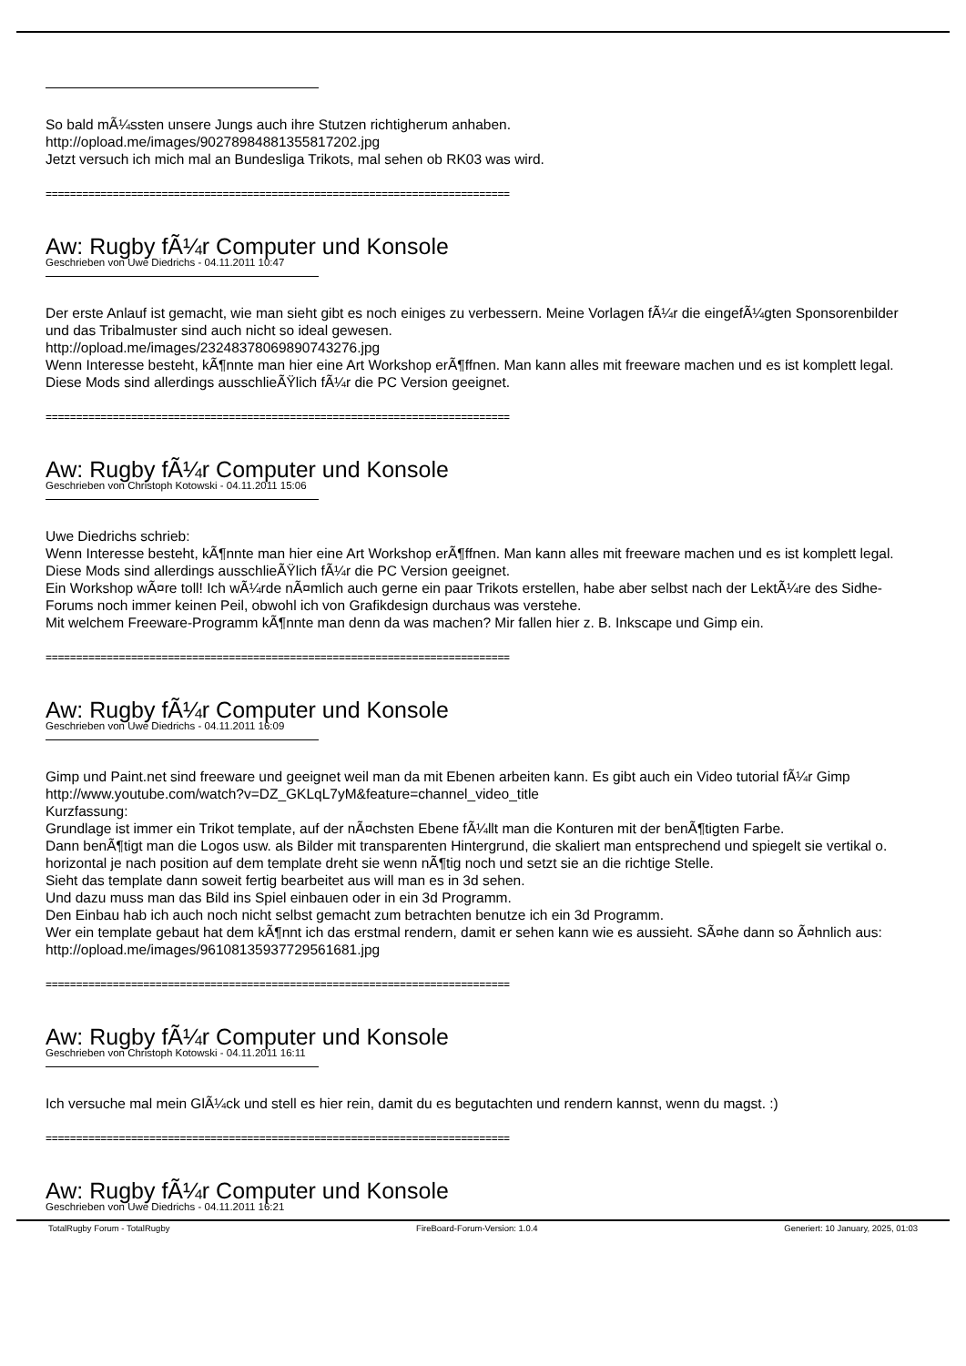So bald mÃ¼ssten unsere Jungs auch ihre Stutzen richtigherum anhaben.
http://opload.me/images/90278984881355817202.jpg
Jetzt versuch ich mich mal an Bundesliga Trikots, mal sehen ob RK03 was wird.
============================================================================
Aw: Rugby fÃ¼r Computer und Konsole
Geschrieben von Uwe Diedrichs - 04.11.2011 10:47
Der erste Anlauf ist gemacht, wie man sieht gibt es noch einiges zu verbessern. Meine Vorlagen fÃ¼r die eingefÃ¼gten Sponsorenbilder und das Tribalmuster sind auch nicht so ideal gewesen.
http://opload.me/images/23248378069890743276.jpg
Wenn Interesse besteht, kÃ¶nnte man hier eine Art Workshop erÃ¶ffnen. Man kann alles mit freeware machen und es ist komplett legal. Diese Mods sind allerdings ausschlieÃŸlich fÃ¼r die PC Version geeignet.
============================================================================
Aw: Rugby fÃ¼r Computer und Konsole
Geschrieben von Christoph Kotowski - 04.11.2011 15:06
Uwe Diedrichs schrieb:
Wenn Interesse besteht, kÃ¶nnte man hier eine Art Workshop erÃ¶ffnen. Man kann alles mit freeware machen und es ist komplett legal. Diese Mods sind allerdings ausschlieÃŸlich fÃ¼r die PC Version geeignet.
Ein Workshop wÃ¤re toll! Ich wÃ¼rde nÃ¤mlich auch gerne ein paar Trikots erstellen, habe aber selbst nach der LektÃ¼re des Sidhe-Forums noch immer keinen Peil, obwohl ich von Grafikdesign durchaus was verstehe.
Mit welchem Freeware-Programm kÃ¶nnte man denn da was machen? Mir fallen hier z. B. Inkscape und Gimp ein.
============================================================================
Aw: Rugby fÃ¼r Computer und Konsole
Geschrieben von Uwe Diedrichs - 04.11.2011 16:09
Gimp und Paint.net sind freeware und geeignet weil man da mit Ebenen arbeiten kann. Es gibt auch ein Video tutorial fÃ¼r Gimp
http://www.youtube.com/watch?v=DZ_GKLqL7yM&feature=channel_video_title
Kurzfassung:
Grundlage ist immer ein Trikot template, auf der nÃ¤chsten Ebene fÃ¼llt man die Konturen mit der benÃ¶tigten Farbe.
Dann benÃ¶tigt man die Logos usw. als Bilder mit transparenten Hintergrund, die skaliert man entsprechend und spiegelt sie vertikal o. horizontal je nach position auf dem template dreht sie wenn nÃ¶tig noch und setzt sie an die richtige Stelle.
Sieht das template dann soweit fertig bearbeitet aus will man es in 3d sehen.
Und dazu muss man das Bild ins Spiel einbauen oder in ein 3d Programm.
Den Einbau hab ich auch noch nicht selbst gemacht zum betrachten benutze ich ein 3d Programm.
Wer ein template gebaut hat dem kÃ¶nnt ich das erstmal rendern, damit er sehen kann wie es aussieht. SÃ¤he dann so Ã¤hnlich aus:
http://opload.me/images/96108135937729561681.jpg
============================================================================
Aw: Rugby fÃ¼r Computer und Konsole
Geschrieben von Christoph Kotowski - 04.11.2011 16:11
Ich versuche mal mein GlÃ¼ck und stell es hier rein, damit du es begutachten und rendern kannst, wenn du magst. :)
============================================================================
Aw: Rugby fÃ¼r Computer und Konsole
Geschrieben von Uwe Diedrichs - 04.11.2011 16:21
TotalRugby Forum - TotalRugby FireBoard-Forum-Version: 1.0.4 Generiert: 10 January, 2025, 01:03